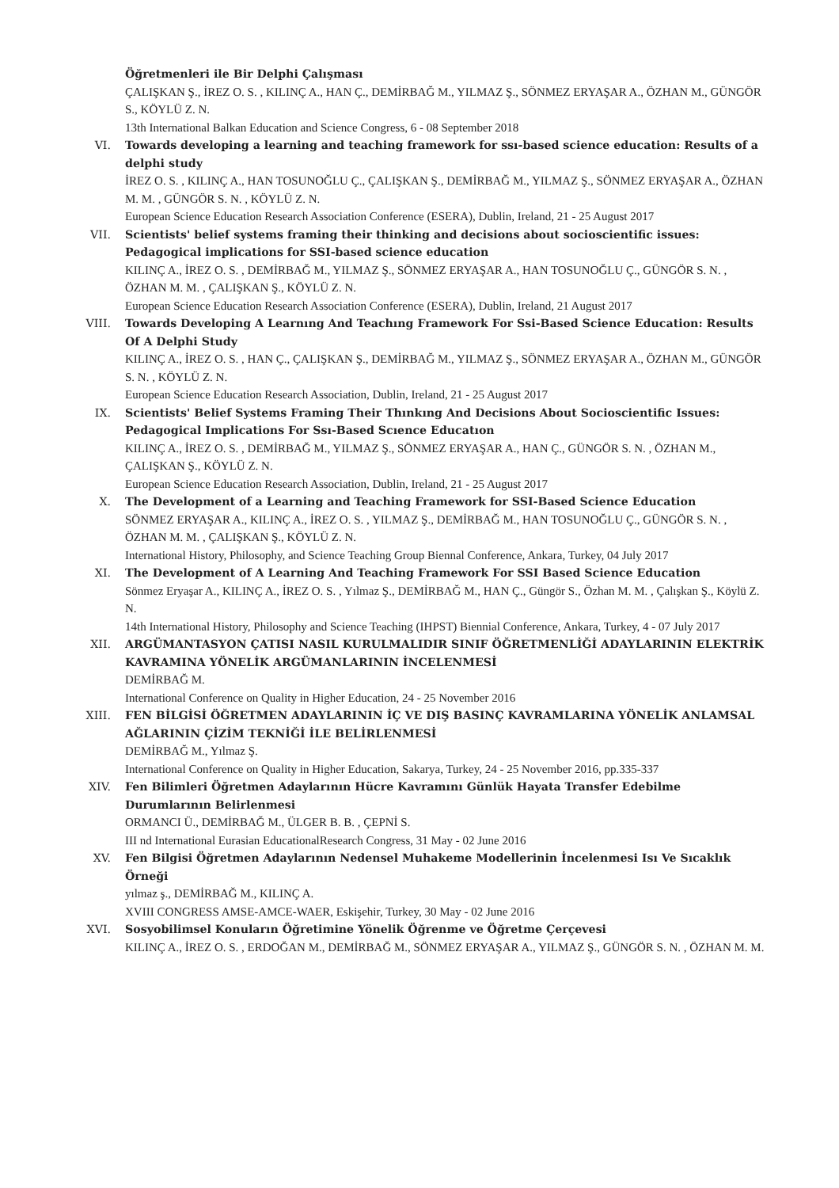Öğretmenleri ile Bir Delphi Çalışması
ÇALIŞKAN Ş., İREZ O. S. , KILINÇ A., HAN Ç., DEMİRBAĞ M., YILMAZ Ş., SÖNMEZ ERYAŞAR A., ÖZHAN M., GÜNGÖR S., KÖYLÜ Z. N.
13th International Balkan Education and Science Congress, 6 - 08 September 2018
VI. Towards developing a learning and teaching framework for ssı-based science education: Results of a delphi study
İREZ O. S. , KILINÇ A., HAN TOSUNOĞLU Ç., ÇALIŞKAN Ş., DEMİRBAĞ M., YILMAZ Ş., SÖNMEZ ERYAŞAR A., ÖZHAN M. M. , GÜNGÖR S. N. , KÖYLÜ Z. N.
European Science Education Research Association Conference (ESERA), Dublin, Ireland, 21 - 25 August 2017
VII. Scientists' belief systems framing their thinking and decisions about socioscientific issues: Pedagogical implications for SSI-based science education
KILINÇ A., İREZ O. S. , DEMİRBAĞ M., YILMAZ Ş., SÖNMEZ ERYAŞAR A., HAN TOSUNOĞLU Ç., GÜNGÖR S. N. , ÖZHAN M. M. , ÇALIŞKAN Ş., KÖYLÜ Z. N.
European Science Education Research Association Conference (ESERA), Dublin, Ireland, 21 August 2017
VIII. Towards Developing A Learnıng And Teachıng Framework For Ssi-Based Science Education: Results Of A Delphi Study
KILINÇ A., İREZ O. S. , HAN Ç., ÇALIŞKAN Ş., DEMİRBAĞ M., YILMAZ Ş., SÖNMEZ ERYAŞAR A., ÖZHAN M., GÜNGÖR S. N. , KÖYLÜ Z. N.
European Science Education Research Association, Dublin, Ireland, 21 - 25 August 2017
IX. Scientists' Belief Systems Framing Their Thınkıng And Decisions About Socioscientific Issues: Pedagogical Implications For Ssı-Based Scıence Educatıon
KILINÇ A., İREZ O. S. , DEMİRBAĞ M., YILMAZ Ş., SÖNMEZ ERYAŞAR A., HAN Ç., GÜNGÖR S. N. , ÖZHAN M., ÇALIŞKAN Ş., KÖYLÜ Z. N.
European Science Education Research Association, Dublin, Ireland, 21 - 25 August 2017
X. The Development of a Learning and Teaching Framework for SSI-Based Science Education
SÖNMEZ ERYAŞAR A., KILINÇ A., İREZ O. S. , YILMAZ Ş., DEMİRBAĞ M., HAN TOSUNOĞLU Ç., GÜNGÖR S. N. , ÖZHAN M. M. , ÇALIŞKAN Ş., KÖYLÜ Z. N.
International History, Philosophy, and Science Teaching Group Biennal Conference, Ankara, Turkey, 04 July 2017
XI. The Development of A Learning And Teaching Framework For SSI Based Science Education
Sönmez Eryaşar A., KILINÇ A., İREZ O. S. , Yılmaz Ş., DEMİRBAĞ M., HAN Ç., Güngör S., Özhan M. M. , Çalışkan Ş., Köylü Z. N.
14th International History, Philosophy and Science Teaching (IHPST) Biennial Conference, Ankara, Turkey, 4 - 07 July 2017
XII. ARGÜMANTASYON ÇATISI NASIL KURULMALIDIR SINIF ÖĞRETMENLİĞİ ADAYLARININ ELEKTRİK KAVRAMINA YÖNELİK ARGÜMANLARININ İNCELENMESİ
DEMİRBAĞ M.
International Conference on Quality in Higher Education, 24 - 25 November 2016
XIII. FEN BİLGİSİ ÖĞRETMEN ADAYLARININ İÇ VE DIŞ BASINÇ KAVRAMLARINA YÖNELİK ANLAMSAL AĞLARININ ÇİZİM TEKNİĞİ İLE BELİRLENMESİ
DEMİRBAĞ M., Yılmaz Ş.
International Conference on Quality in Higher Education, Sakarya, Turkey, 24 - 25 November 2016, pp.335-337
XIV. Fen Bilimleri Öğretmen Adaylarının Hücre Kavramını Günlük Hayata Transfer Edebilme Durumlarının Belirlenmesi
ORMANCI Ü., DEMİRBAĞ M., ÜLGER B. B. , ÇEPNİ S.
III nd International Eurasian EducationalResearch Congress, 31 May - 02 June 2016
XV. Fen Bilgisi Öğretmen Adaylarının Nedensel Muhakeme Modellerinin İncelenmesi Isı Ve Sıcaklık Örneği
yılmaz ş., DEMİRBAĞ M., KILINÇ A.
XVIII CONGRESS AMSE-AMCE-WAER, Eskişehir, Turkey, 30 May - 02 June 2016
XVI. Sosyobilimsel Konuların Öğretimine Yönelik Öğrenme ve Öğretme Çerçevesi
KILINÇ A., İREZ O. S. , ERDOĞAN M., DEMİRBAĞ M., SÖNMEZ ERYAŞAR A., YILMAZ Ş., GÜNGÖR S. N. , ÖZHAN M. M.